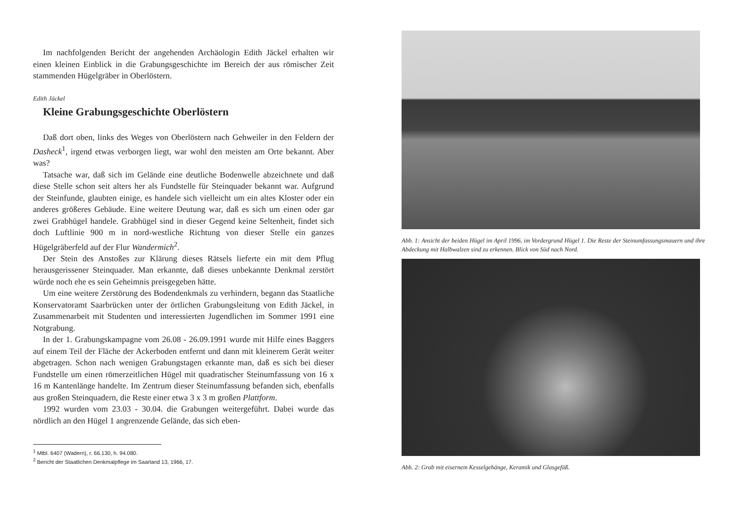Im nachfolgenden Bericht der angehenden Archäologin Edith Jäckel erhalten wir einen kleinen Einblick in die Grabungsgeschichte im Bereich der aus römischer Zeit stammenden Hügelgräber in Oberlöstern.
Edith Jäckel
Kleine Grabungsgeschichte Oberlöstern
Daß dort oben, links des Weges von Oberlöstern nach Gehweiler in den Feldern der Dasheck<sup>1</sup>, irgend etwas verborgen liegt, war wohl den meisten am Orte bekannt. Aber was?
Tatsache war, daß sich im Gelände eine deutliche Bodenwelle abzeichnete und daß diese Stelle schon seit alters her als Fundstelle für Steinquader bekannt war. Aufgrund der Steinfunde, glaubten einige, es handele sich vielleicht um ein altes Kloster oder ein anderes größeres Gebäude. Eine weitere Deutung war, daß es sich um einen oder gar zwei Grabhügel handele. Grabhügel sind in dieser Gegend keine Seltenheit, findet sich doch Luftlinie 900 m in nord-westliche Richtung von dieser Stelle ein ganzes Hügelgräberfeld auf der Flur Wandermich<sup>2</sup>.
Der Stein des Anstoßes zur Klärung dieses Rätsels lieferte ein mit dem Pflug herausgerissener Steinquader. Man erkannte, daß dieses unbekannte Denkmal zerstört würde noch ehe es sein Geheimnis preisgegeben hätte.
Um eine weitere Zerstörung des Bodendenkmals zu verhindern, begann das Staatliche Konservatoramt Saarbrücken unter der örtlichen Grabungsleitung von Edith Jäckel, in Zusammenarbeit mit Studenten und interessierten Jugendlichen im Sommer 1991 eine Notgrabung.
In der 1. Grabungskampagne vom 26.08 - 26.09.1991 wurde mit Hilfe eines Baggers auf einem Teil der Fläche der Ackerboden entfernt und dann mit kleinerem Gerät weiter abgetragen. Schon nach wenigen Grabungstagen erkannte man, daß es sich bei dieser Fundstelle um einen römerzeitlichen Hügel mit quadratischer Steinumfassung von 16 x 16 m Kantenlänge handelte. Im Zentrum dieser Steinumfassung befanden sich, ebenfalls aus großen Steinquadern, die Reste einer etwa 3 x 3 m großen Plattform.
1992 wurden vom 23.03 - 30.04. die Grabungen weitergeführt. Dabei wurde das nördlich an den Hügel 1 angrenzende Gelände, das sich eben-
<sup>1</sup> Mtbl. 6407 (Wadern), r. 66.130, h. 94.080.
<sup>2</sup> Bericht der Staatlichen Denkmalpflege im Saarland 13, 1966, 17.
Abb. 1: Ansicht der beiden Hügel im April 1996, im Vordergrund Hügel 1. Die Reste der Steinumfassungsmauern und ihre Abdeckung mit Halbwalzen sind zu erkennen. Blick von Süd nach Nord.
Abb. 2: Grab mit eisernem Kesselgehänge, Keramik und Glasgefäß.